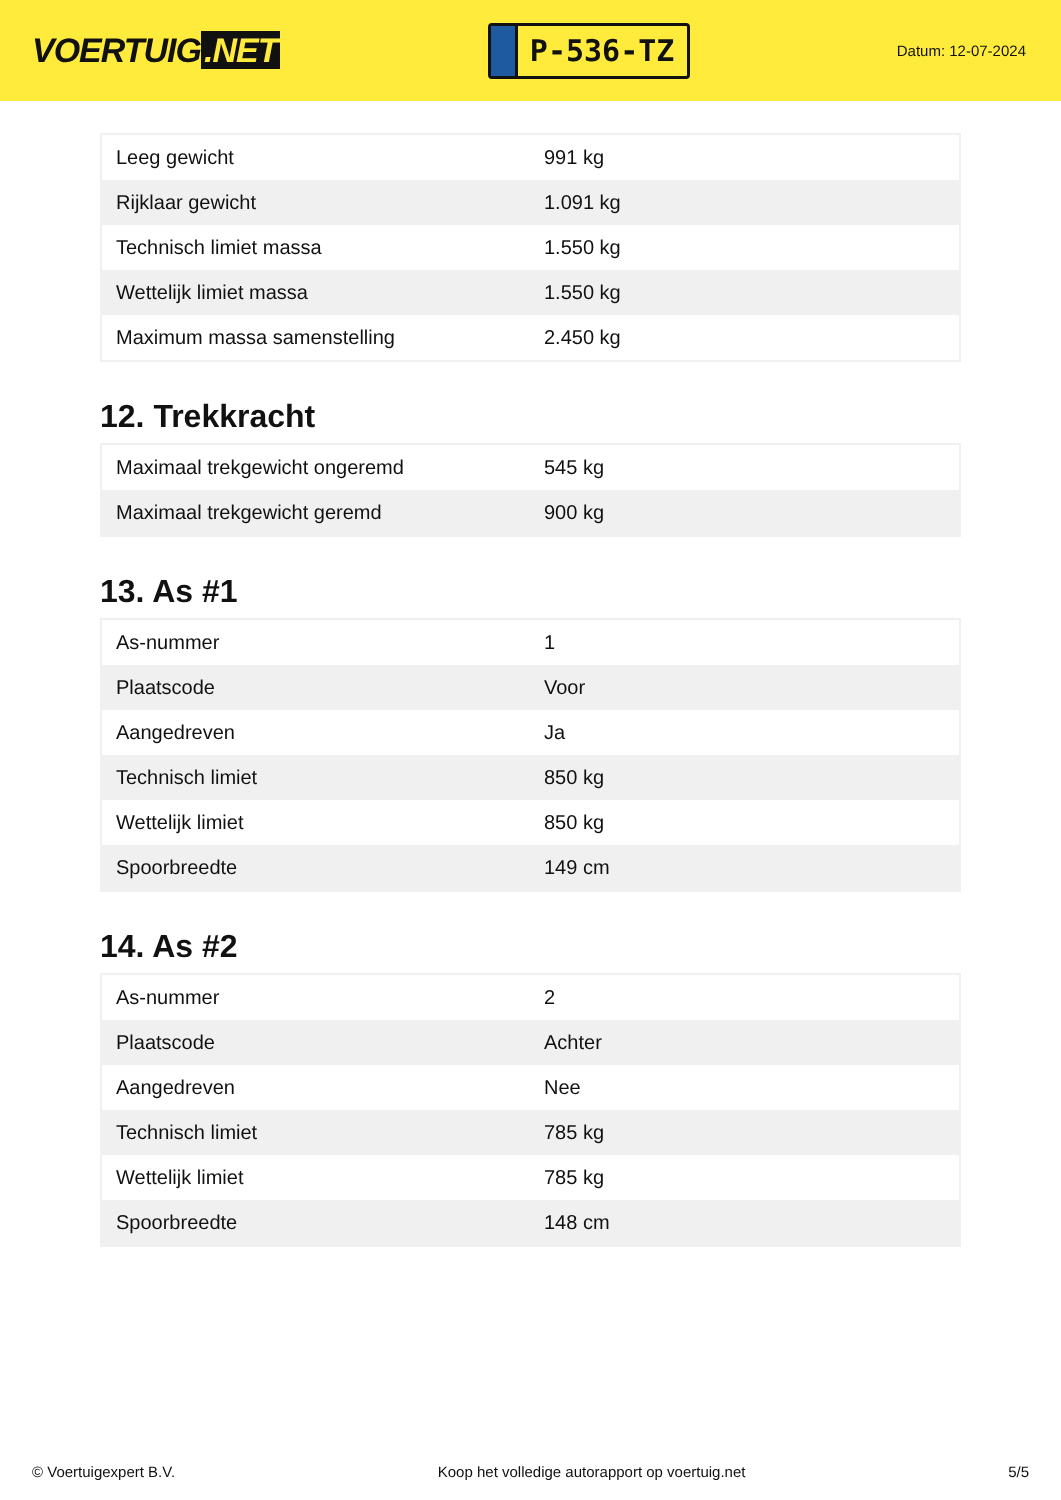VOERTUIG.NET
P-536-TZ
Datum: 12-07-2024
| Leeg gewicht | 991 kg |
| Rijklaar gewicht | 1.091 kg |
| Technisch limiet massa | 1.550 kg |
| Wettelijk limiet massa | 1.550 kg |
| Maximum massa samenstelling | 2.450 kg |
12. Trekkracht
| Maximaal trekgewicht ongeremd | 545 kg |
| Maximaal trekgewicht geremd | 900 kg |
13. As #1
| As-nummer | 1 |
| Plaatscode | Voor |
| Aangedreven | Ja |
| Technisch limiet | 850 kg |
| Wettelijk limiet | 850 kg |
| Spoorbreedte | 149 cm |
14. As #2
| As-nummer | 2 |
| Plaatscode | Achter |
| Aangedreven | Nee |
| Technisch limiet | 785 kg |
| Wettelijk limiet | 785 kg |
| Spoorbreedte | 148 cm |
© Voertuigexpert B.V. Koop het volledige autorapport op voertuig.net 5/5